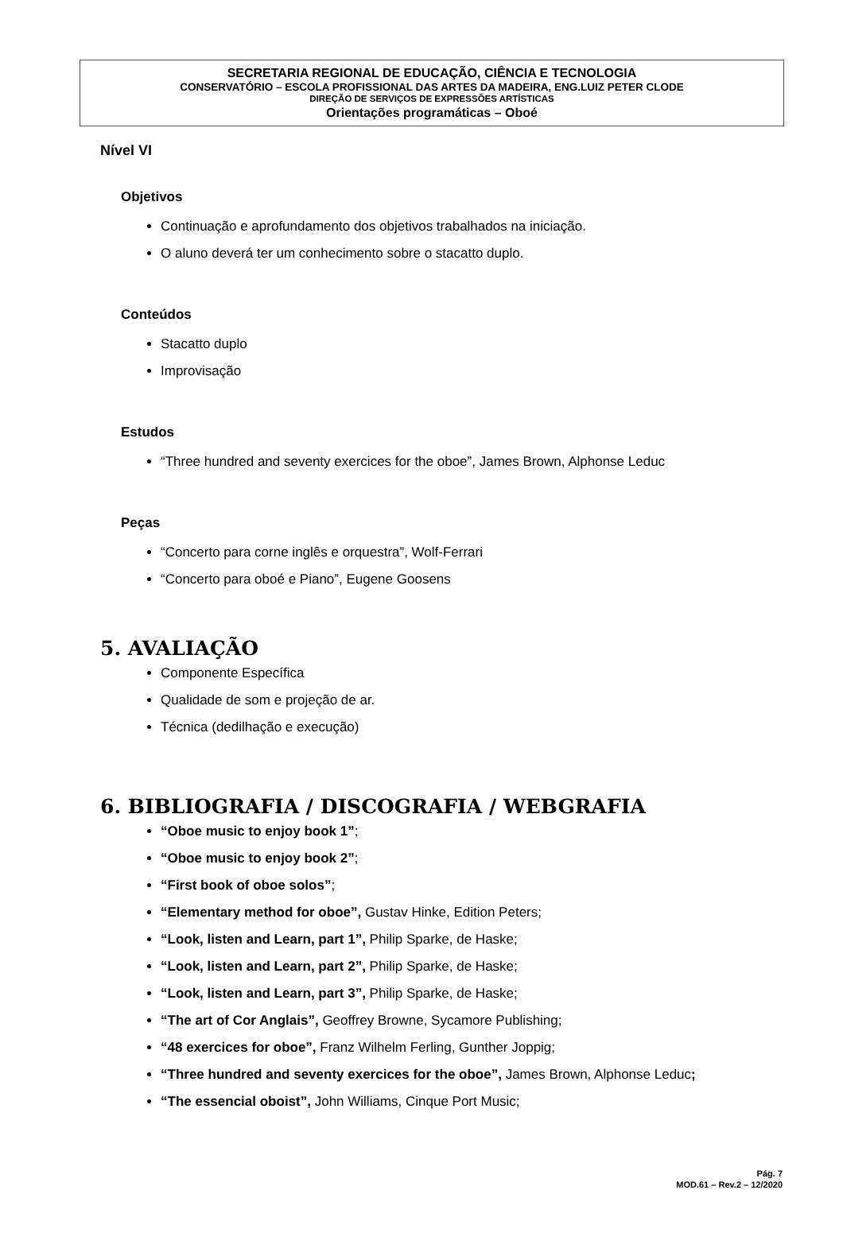SECRETARIA REGIONAL DE EDUCAÇÃO, CIÊNCIA E TECNOLOGIA
CONSERVATÓRIO – ESCOLA PROFISSIONAL DAS ARTES DA MADEIRA, ENG.LUIZ PETER CLODE
DIREÇÃO DE SERVIÇOS DE EXPRESSÕES ARTÍSTICAS
Orientações programáticas – Oboé
Nível VI
Objetivos
Continuação e aprofundamento dos objetivos trabalhados na iniciação.
O aluno deverá ter um conhecimento sobre o stacatto duplo.
Conteúdos
Stacatto duplo
Improvisação
Estudos
“Three hundred and seventy exercices for the oboe”, James Brown, Alphonse Leduc
Peças
“Concerto para corne inglês e orquestra”, Wolf-Ferrari
“Concerto para oboé e Piano”, Eugene Goosens
5. AVALIAÇÃO
Componente Específica
Qualidade de som e projeção de ar.
Técnica (dedilhação e execução)
6. BIBLIOGRAFIA / DISCOGRAFIA / WEBGRAFIA
“Oboe music to enjoy book 1”;
“Oboe music to enjoy book 2”;
“First book of oboe solos”;
“Elementary method for oboe”, Gustav Hinke, Edition Peters;
“Look, listen and Learn, part 1”, Philip Sparke, de Haske;
“Look, listen and Learn, part 2”, Philip Sparke, de Haske;
“Look, listen and Learn, part 3”, Philip Sparke, de Haske;
“The art of Cor Anglais”, Geoffrey Browne, Sycamore Publishing;
“48 exercices for oboe”, Franz Wilhelm Ferling, Gunther Joppig;
“Three hundred and seventy exercices for the oboe”, James Brown, Alphonse Leduc;
“The essencial oboist”, John Williams, Cinque Port Music;
Pág. 7
MOD.61 – Rev.2 – 12/2020